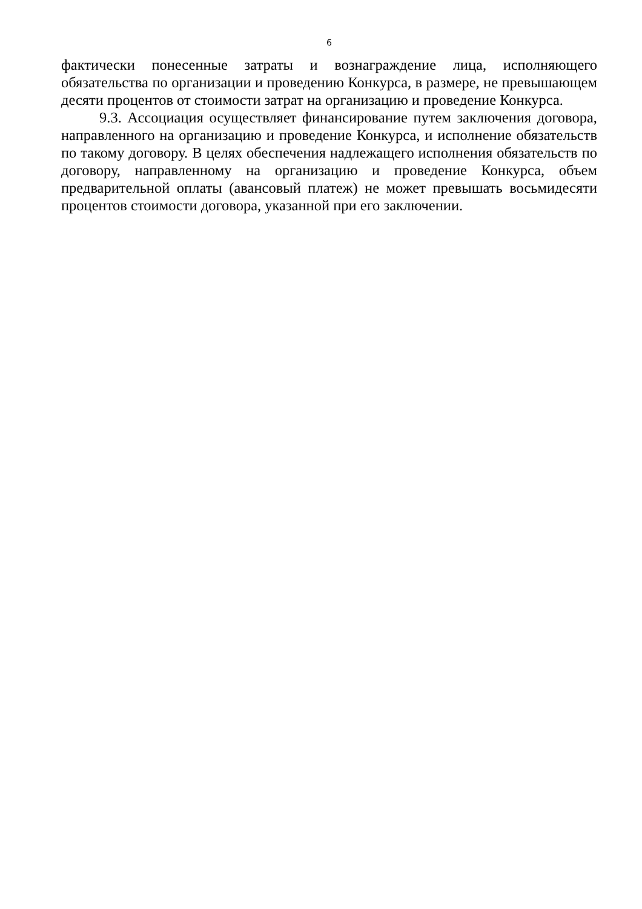6
фактически понесенные затраты и вознаграждение лица, исполняющего обязательства по организации и проведению Конкурса, в размере, не превышающем десяти процентов от стоимости затрат на организацию и проведение Конкурса.
9.3. Ассоциация осуществляет финансирование путем заключения договора, направленного на организацию и проведение Конкурса, и исполнение обязательств по такому договору. В целях обеспечения надлежащего исполнения обязательств по договору, направленному на организацию и проведение Конкурса, объем предварительной оплаты (авансовый платеж) не может превышать восьмидесяти процентов стоимости договора, указанной при его заключении.